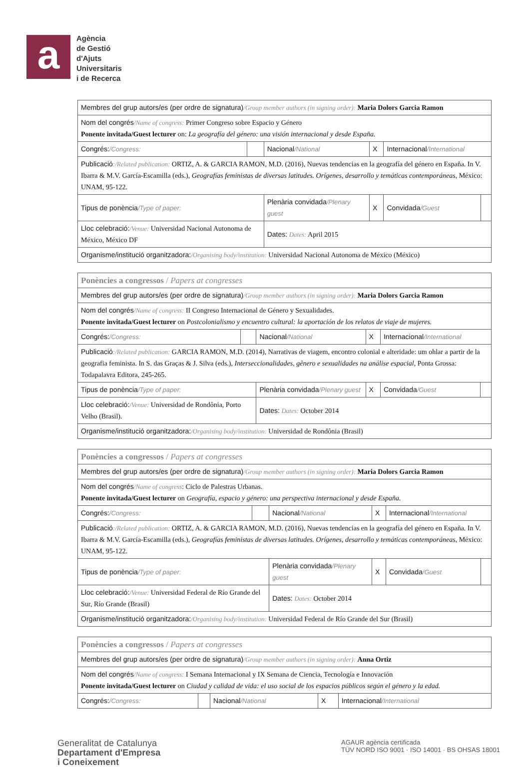a
Agència
de Gestió
d'Ajuts
Universitaris
i de Recerca
| Membres del grup autors/es (per ordre de signatura) /Group member authors (in signing order): Maria Dolors Garcia Ramon | | | | | |
| Nom del congrés /Name of congress: Primer Congreso sobre Espacio y Género Ponente invitada/Guest lecturer on: La geografía del género: una visión internacional y desde España. | | | | | |
| Congrés: /Congress: | | Nacional /National | X | Internacional /International | |
| Publicació :/Related publication: ORTIZ, A. & GARCIA RAMON, M.D. (2016), Nuevas tendencias en la geografía del género en España. In V. Ibarra & M.V. García-Escamilla (eds.), Geografías feministas de diversas latitudes. Orígenes, desarrollo y temáticas contemporáneas , México: UNAM, 95-122. | | | | | |
| Tipus de ponència /Type of paper: | | Plenària convidada /Plenary guest | X | Convidada /Guest | |
| Lloc celebració: /Venue: Universidad Nacional Autonoma de México, México DF | | Dates: Dates: April 2015 | | | |
| Organisme/institució organitzadora: /Organising body/institution: Universidad Nacional Autonoma de México (México) | | | | | |
| Ponències a congressos / Papers at congresses | | | | | |
| Membres del grup autors/es (per ordre de signatura) /Group member authors (in signing order): Maria Dolors Garcia Ramon | | | | | |
| Nom del congrés /Name of congress: II Congreso Internacional de Género y Sexualidades. Ponente invitada/Guest lecturer on Postcolonialismo y encuentro cultural: la aportación de los relatos de viaje de mujeres. | | | | | |
| Congrés: /Congress: | | Nacional /National | X | Internacional /International | |
| Publicació :/Related publication: GARCIA RAMON, M.D. (2014), Narrativas de viagem, encontro colonial e alteridade: um ohlar a partir de la geografia feminista. In S. das Graças & J. Silva (eds.), Interseccionalidades, gênero e sexualidades na análise espacial , Ponta Grossa: Todapalavra Editora, 245-265. | | | | | |
| Tipus de ponència /Type of paper: | | Plenària convidada /Plenary guest | X | Convidada /Guest | |
| Lloc celebració: /Venue: Universidad de Rondônia, Porto Velho (Brasil). | | Dates: Dates: October 2014 | | | |
| Organisme/institució organitzadora: /Organising body/institution: Universidad de Rondônia (Brasil) | | | | | |
| Ponències a congressos / Papers at congresses | | | | | |
| Membres del grup autors/es (per ordre de signatura) /Group member authors (in signing order): Maria Dolors Garcia Ramon | | | | | |
| Nom del congrés /Name of congress : Ciclo de Palestras Urbanas. Ponente invitada/Guest lecturer on Geografía, espacio y género: una perspectiva internacional y desde España. | | | | | |
| Congrés: /Congress: | | Nacional /National | X | Internacional /International | |
| Publicació :/Related publication: ORTIZ, A. & GARCIA RAMON, M.D. (2016), Nuevas tendencias en la geografía del género en España. In V. Ibarra & M.V. García-Escamilla (eds.), Geografías feministas de diversas latitudes. Orígenes, desarrollo y temáticas contemporáneas , México: UNAM, 95-122. | | | | | |
| Tipus de ponència /Type of paper: | | Plenària convidada /Plenary guest | X | Convidada /Guest | |
| Lloc celebració: /Venue: Universidad Federal de Río Grande del Sur, Río Grande (Brasil) | | Dates: Dates: October 2014 | | | |
| Organisme/institució organitzadora: /Organising body/institution: Universidad Federal de Río Grande del Sur (Brasil) | | | | | |
| Ponències a congressos / Papers at congresses | | | | |
| Membres del grup autors/es (per ordre de signatura) /Group member authors (in signing order): Anna Ortiz | | | | |
| Nom del congrés /Name of congress: I Semana Internacional y IX Semana de Ciencia, Tecnología e Innovación Ponente invitada/Guest lecturer on Ciudad y calidad de vida: el uso social de los espacios públicos según el género y la edad. | | | | |
| Congrés: /Congress: | | Nacional /National | X | Internacional /International |
Generalitat de Catalunya
Departament d'Empresa
i Coneixement
AGAUR agència certificada
TÜV NORD ISO 9001 · ISO 14001 · BS OHSAS 18001